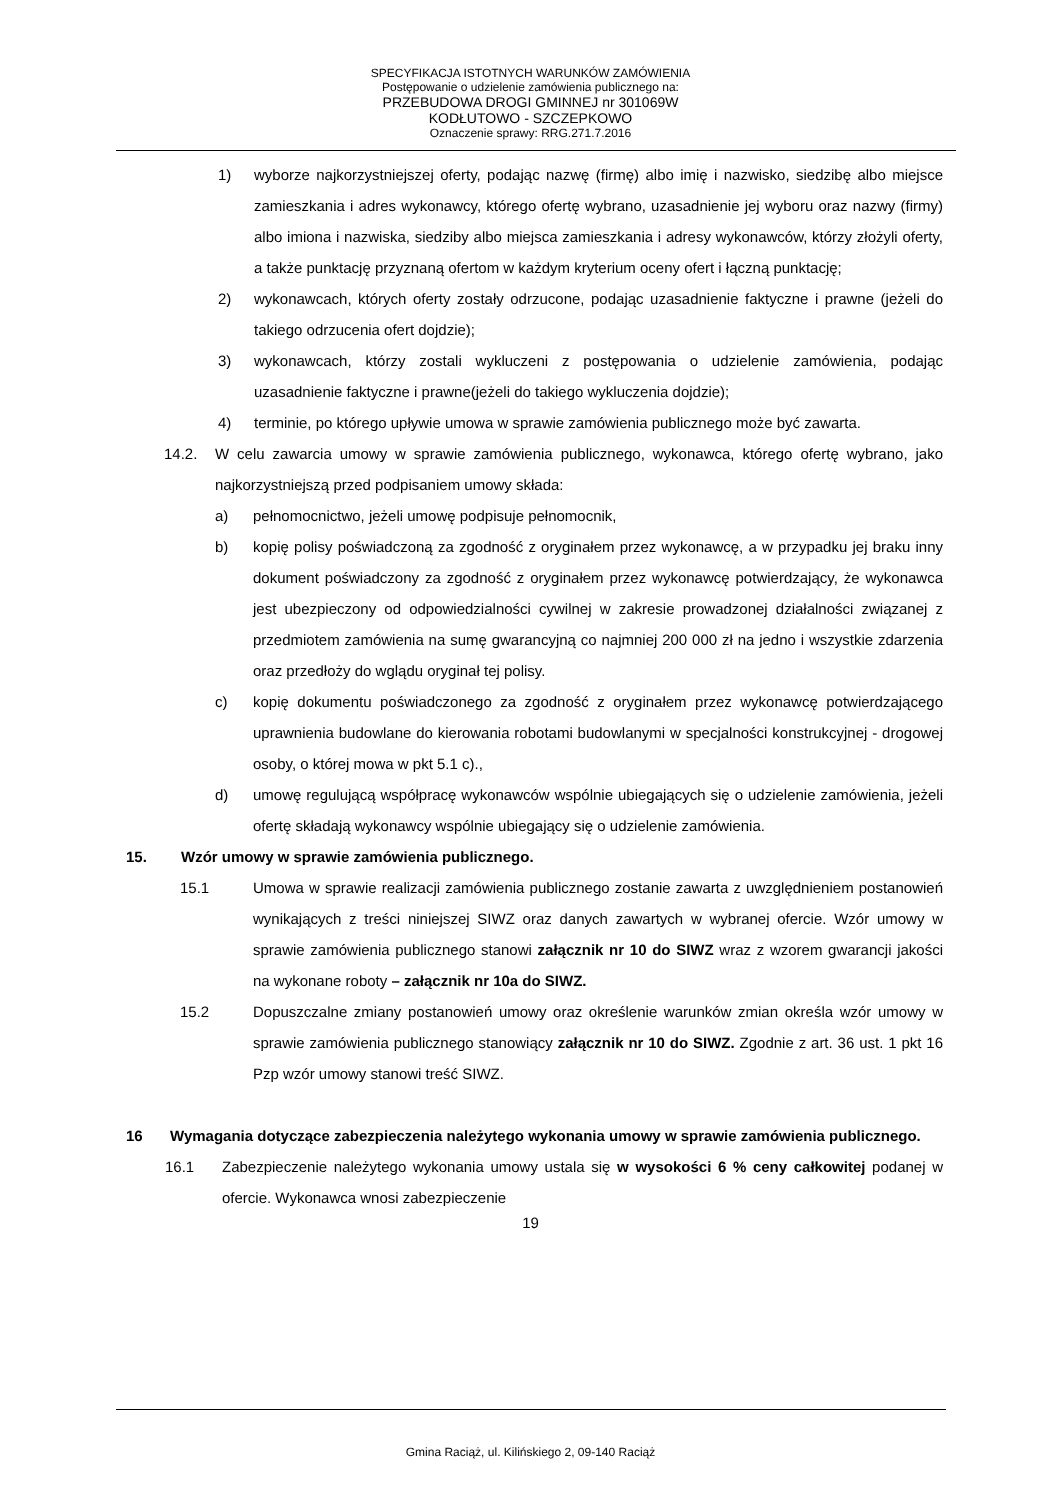SPECYFIKACJA ISTOTNYCH WARUNKÓW ZAMÓWIENIA
Postępowanie o udzielenie zamówienia publicznego na:
PRZEBUDOWA DROGI GMINNEJ nr 301069W
KODŁUTOWO - SZCZEPKOWO
Oznaczenie sprawy: RRG.271.7.2016
1) wyborze najkorzystniejszej oferty, podając nazwę (firmę) albo imię i nazwisko, siedzibę albo miejsce zamieszkania i adres wykonawcy, którego ofertę wybrano, uzasadnienie jej wyboru oraz nazwy (firmy) albo imiona i nazwiska, siedziby albo miejsca zamieszkania i adresy wykonawców, którzy złożyli oferty, a także punktację przyznaną ofertom w każdym kryterium oceny ofert i łączną punktację;
2) wykonawcach, których oferty zostały odrzucone, podając uzasadnienie faktyczne i prawne (jeżeli do takiego odrzucenia ofert dojdzie);
3) wykonawcach, którzy zostali wykluczeni z postępowania o udzielenie zamówienia, podając uzasadnienie faktyczne i prawne(jeżeli do takiego wykluczenia dojdzie);
4) terminie, po którego upływie umowa w sprawie zamówienia publicznego może być zawarta.
14.2. W celu zawarcia umowy w sprawie zamówienia publicznego, wykonawca, którego ofertę wybrano, jako najkorzystniejszą przed podpisaniem umowy składa:
a) pełnomocnictwo, jeżeli umowę podpisuje pełnomocnik,
b) kopię polisy poświadczoną za zgodność z oryginałem przez wykonawcę, a w przypadku jej braku inny dokument poświadczony za zgodność z oryginałem przez wykonawcę potwierdzający, że wykonawca jest ubezpieczony od odpowiedzialności cywilnej w zakresie prowadzonej działalności związanej z przedmiotem zamówienia na sumę gwarancyjną co najmniej 200 000 zł na jedno i wszystkie zdarzenia oraz przedłoży do wglądu oryginał tej polisy.
c) kopię dokumentu poświadczonego za zgodność z oryginałem przez wykonawcę potwierdzającego uprawnienia budowlane do kierowania robotami budowlanymi w specjalności konstrukcyjnej - drogowej osoby, o której mowa w pkt 5.1 c).,
d) umowę regulującą współpracę wykonawców wspólnie ubiegających się o udzielenie zamówienia, jeżeli ofertę składają wykonawcy wspólnie ubiegający się o udzielenie zamówienia.
15. Wzór umowy w sprawie zamówienia publicznego.
15.1 Umowa w sprawie realizacji zamówienia publicznego zostanie zawarta z uwzględnieniem postanowień wynikających z treści niniejszej SIWZ oraz danych zawartych w wybranej ofercie. Wzór umowy w sprawie zamówienia publicznego stanowi załącznik nr 10 do SIWZ wraz z wzorem gwarancji jakości na wykonane roboty – załącznik nr 10a do SIWZ.
15.2 Dopuszczalne zmiany postanowień umowy oraz określenie warunków zmian określa wzór umowy w sprawie zamówienia publicznego stanowiący załącznik nr 10 do SIWZ. Zgodnie z art. 36 ust. 1 pkt 16 Pzp wzór umowy stanowi treść SIWZ.
16 Wymagania dotyczące zabezpieczenia należytego wykonania umowy w sprawie zamówienia publicznego.
16.1 Zabezpieczenie należytego wykonania umowy ustala się w wysokości 6 % ceny całkowitej podanej w ofercie. Wykonawca wnosi zabezpieczenie
19
Gmina Raciąż, ul. Kilińskiego 2, 09-140 Raciąż